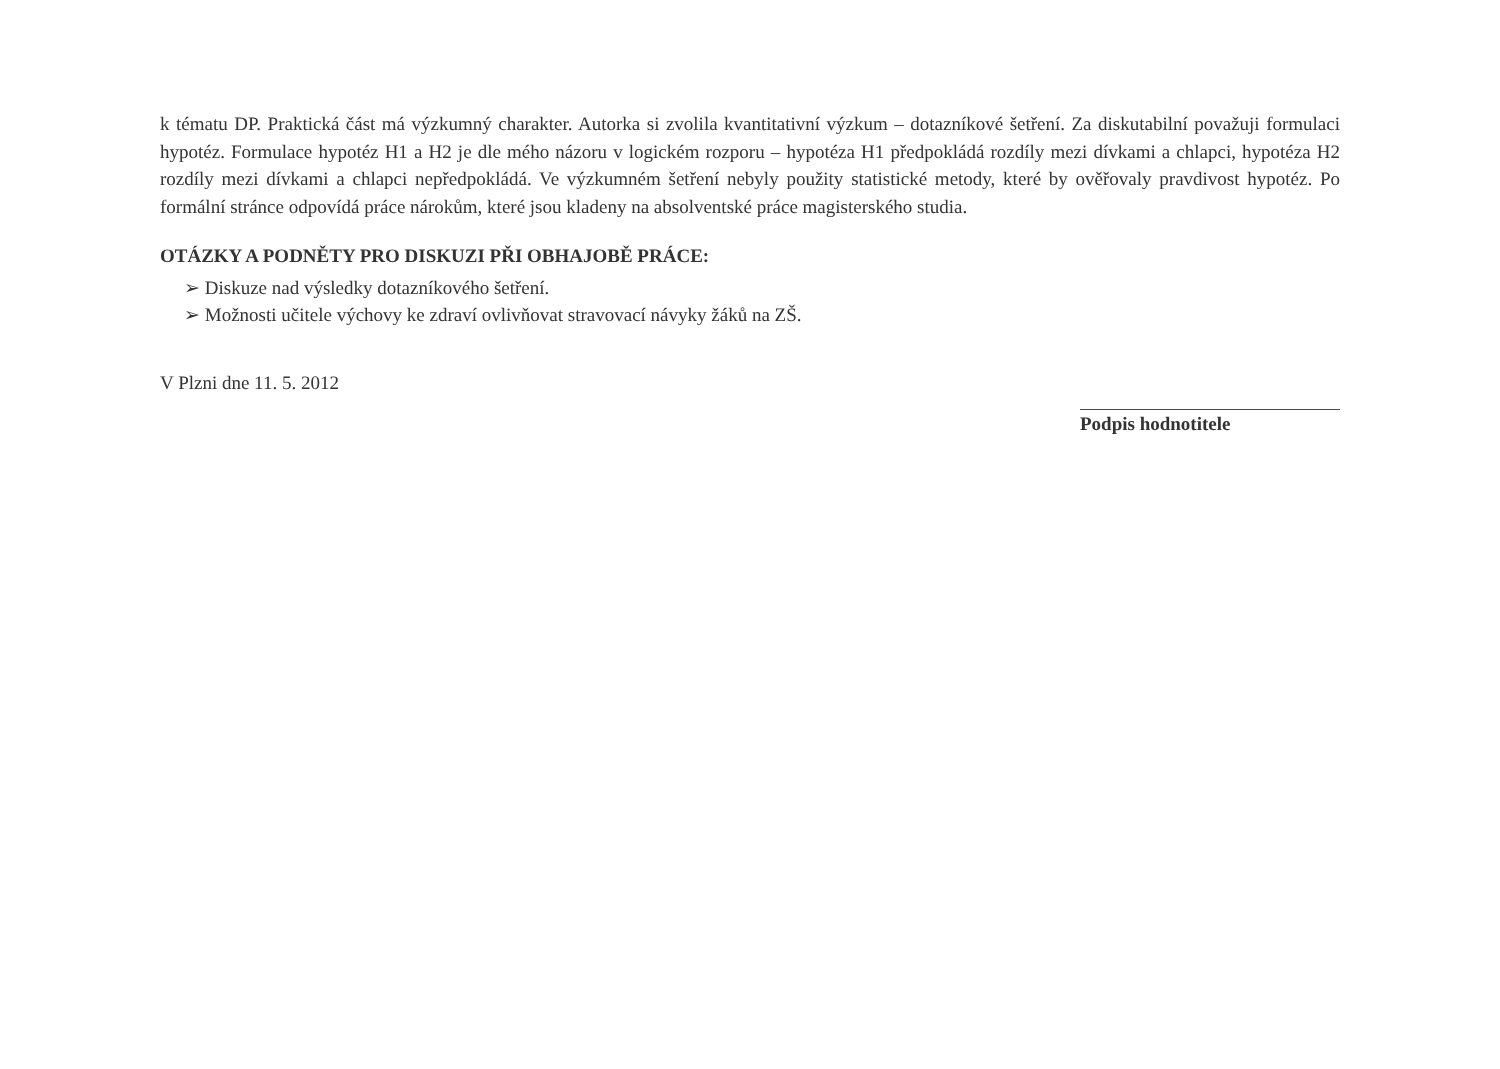k tématu DP. Praktická část má výzkumný charakter. Autorka si zvolila kvantitativní výzkum – dotazníkové šetření. Za diskutabilní považuji formulaci hypotéz. Formulace hypotéz H1 a H2 je dle mého názoru v logickém rozporu – hypotéza H1 předpokládá rozdíly mezi dívkami a chlapci, hypotéza H2 rozdíly mezi dívkami a chlapci nepředpokládá. Ve výzkumném šetření nebyly použity statistické metody, které by ověřovaly pravdivost hypotéz. Po formální stránce odpovídá práce nárokům, které jsou kladeny na absolventské práce magisterského studia.
OTÁZKY A PODNĚTY PRO DISKUZI PŘI OBHAJOBĚ PRÁCE:
➢ Diskuze nad výsledky dotazníkového šetření.
➢ Možnosti učitele výchovy ke zdraví ovlivňovat stravovací návyky žáků na ZŠ.
V Plzni dne 11. 5. 2012 Podpis hodnotitele